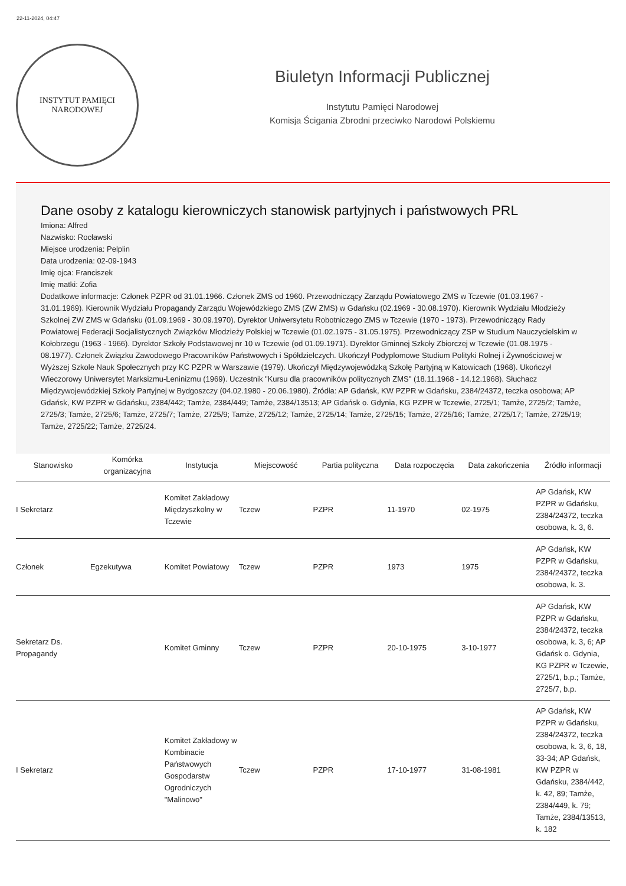22-11-2024, 04:47
INSTYTUT PAMIĘCI
NARODOWEJ
Biuletyn Informacji Publicznej
Instytutu Pamięci Narodowej
Komisja Ścigania Zbrodni przeciwko Narodowi Polskiemu
Dane osoby z katalogu kierowniczych stanowisk partyjnych i państwowych PRL
Imiona: Alfred
Nazwisko: Rocławski
Miejsce urodzenia: Pelplin
Data urodzenia: 02-09-1943
Imię ojca: Franciszek
Imię matki: Zofia
Dodatkowe informacje: Członek PZPR od 31.01.1966. Członek ZMS od 1960. Przewodniczący Zarządu Powiatowego ZMS w Tczewie (01.03.1967 - 31.01.1969). Kierownik Wydziału Propagandy Zarządu Wojewódzkiego ZMS (ZW ZMS) w Gdańsku (02.1969 - 30.08.1970). Kierownik Wydziału Młodzieży Szkolnej ZW ZMS w Gdańsku (01.09.1969 - 30.09.1970). Dyrektor Uniwersytetu Robotniczego ZMS w Tczewie (1970 - 1973). Przewodniczący Rady Powiatowej Federacji Socjalistycznych Związków Młodzieży Polskiej w Tczewie (01.02.1975 - 31.05.1975). Przewodniczący ZSP w Studium Nauczycielskim w Kołobrzegu (1963 - 1966). Dyrektor Szkoły Podstawowej nr 10 w Tczewie (od 01.09.1971). Dyrektor Gminnej Szkoły Zbiorczej w Tczewie (01.08.1975 - 08.1977). Członek Związku Zawodowego Pracowników Państwowych i Spółdzielczych. Ukończył Podyplomowe Studium Polityki Rolnej i Żywnościowej w Wyższej Szkole Nauk Społecznych przy KC PZPR w Warszawie (1979). Ukończył Międzywojewódzką Szkołę Partyjną w Katowicach (1968). Ukończył Wieczorowy Uniwersytet Marksizmu-Leninizmu (1969). Uczestnik "Kursu dla pracowników politycznych ZMS" (18.11.1968 - 14.12.1968). Słuchacz Międzywojewódzkiej Szkoły Partyjnej w Bydgoszczy (04.02.1980 - 20.06.1980). Źródła: AP Gdańsk, KW PZPR w Gdańsku, 2384/24372, teczka osobowa; AP Gdańsk, KW PZPR w Gdańsku, 2384/442; Tamże, 2384/449; Tamże, 2384/13513; AP Gdańsk o. Gdynia, KG PZPR w Tczewie, 2725/1; Tamże, 2725/2; Tamże, 2725/3; Tamże, 2725/6; Tamże, 2725/7; Tamże, 2725/9; Tamże, 2725/12; Tamże, 2725/14; Tamże, 2725/15; Tamże, 2725/16; Tamże, 2725/17; Tamże, 2725/19; Tamże, 2725/22; Tamże, 2725/24.
| Stanowisko | Komórka organizacyjna | Instytucja | Miejscowość | Partia polityczna | Data rozpoczęcia | Data zakończenia | Źródło informacji |
| --- | --- | --- | --- | --- | --- | --- | --- |
| I Sekretarz | | Komitet Zakładowy Międzyszkolny w Tczewie | Tczew | PZPR | 11-1970 | 02-1975 | AP Gdańsk, KW PZPR w Gdańsku, 2384/24372, teczka osobowa, k. 3, 6. |
| Członek | Egzekutywa | Komitet Powiatowy | Tczew | PZPR | 1973 | 1975 | AP Gdańsk, KW PZPR w Gdańsku, 2384/24372, teczka osobowa, k. 3. |
| Sekretarz Ds. Propagandy | | Komitet Gminny | Tczew | PZPR | 20-10-1975 | 3-10-1977 | AP Gdańsk, KW PZPR w Gdańsku, 2384/24372, teczka osobowa, k. 3, 6; AP Gdańsk o. Gdynia, KG PZPR w Tczewie, 2725/1, b.p.; Tamże, 2725/7, b.p. |
| I Sekretarz | | Komitet Zakładowy w Kombinacie Państwowych Gospodarstw Ogrodniczych "Malinowo" | Tczew | PZPR | 17-10-1977 | 31-08-1981 | AP Gdańsk, KW PZPR w Gdańsku, 2384/24372, teczka osobowa, k. 3, 6, 18, 33-34; AP Gdańsk, KW PZPR w Gdańsku, 2384/442, k. 42, 89; Tamże, 2384/449, k. 79; Tamże, 2384/13513, k. 182 |